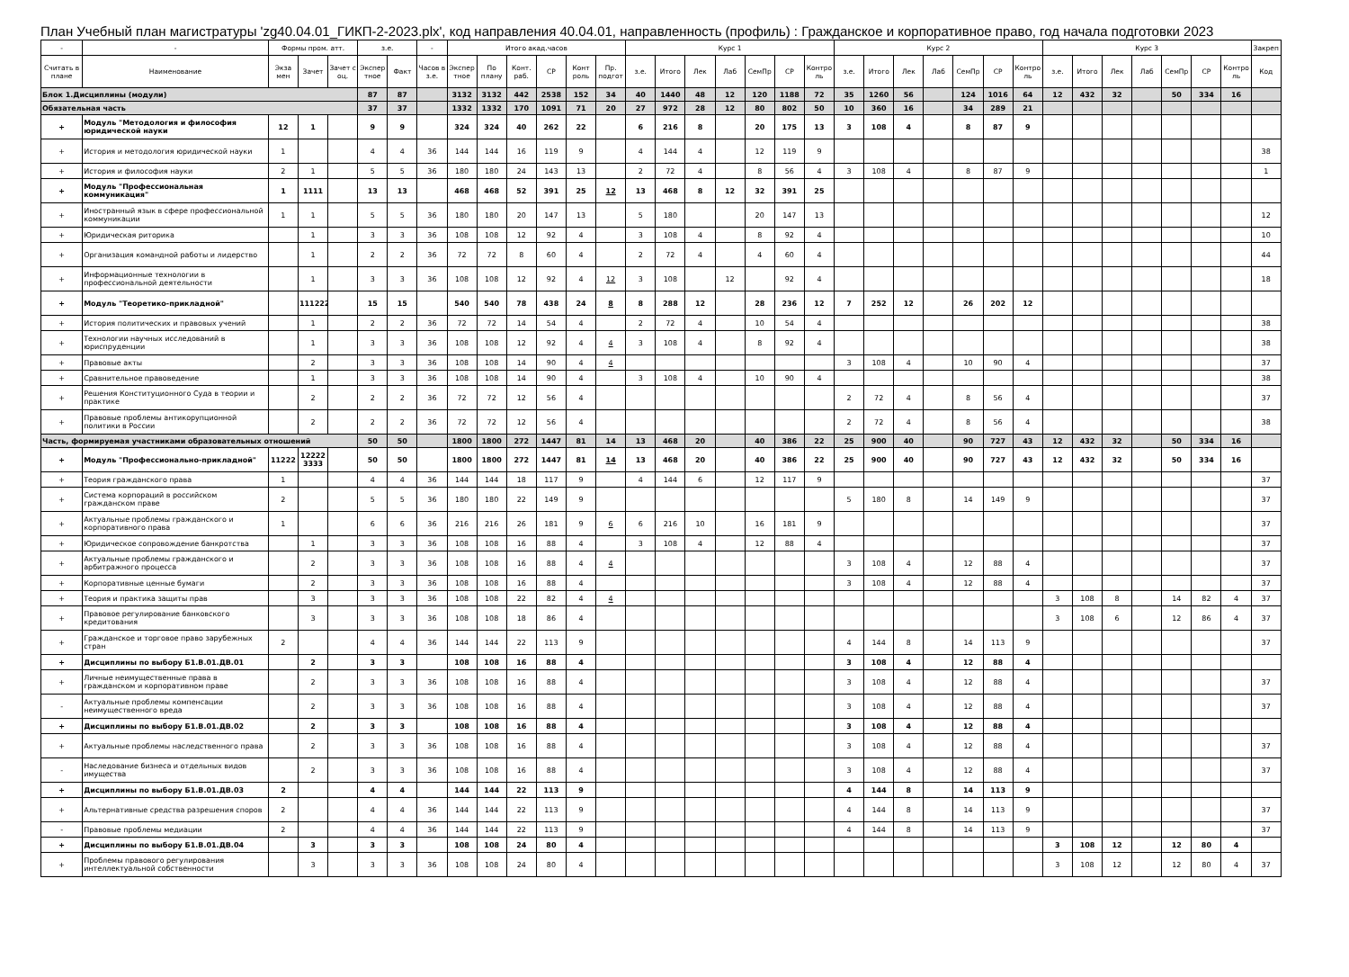План Учебный план магистратуры 'zg40.04.01_ГИКП-2-2023.plx', код направления 40.04.01, направленность (профиль) : Гражданское и корпоративное право, год начала подготовки 2023
| - | - | Формы пром. атт. | | | з.е. | | - | Итого акад.часов | | | | | | Курс 1 | | | | | | | Курс 2 | | | | | | | Курс 3 | | | | | | | Закреп |
| --- | --- | --- | --- | --- | --- | --- | --- | --- | --- | --- | --- | --- | --- | --- | --- | --- | --- | --- | --- | --- | --- | --- | --- | --- | --- | --- | --- | --- | --- | --- | --- | --- | --- | --- | --- |
| Считать в плане | Наименование | Экза мен | Зачет | Зачет с оц. | Экспер тное | Факт | Часов в з.е. | Экспер тное | По плану | Конт. раб. | СР | Конт роль | Пр. подгот | з.е. | Итого | Лек | Лаб | СемПр | СР | Контро ль | з.е. | Итого | Лек | Лаб | СемПр | СР | Контро ль | з.е. | Итого | Лек | Лаб | СемПр | СР | Контро ль | Код |
| Блок 1.Дисциплины (модули) | | | | | 87 | 87 | | 3132 | 3132 | 442 | 2538 | 152 | 34 | 40 | 1440 | 48 | 12 | 120 | 1188 | 72 | 35 | 1260 | 56 | | 124 | 1016 | 64 | 12 | 432 | 32 | | 50 | 334 | 16 | |
| Обязательная часть | | | | | 37 | 37 | | 1332 | 1332 | 170 | 1091 | 71 | 20 | 27 | 972 | 28 | 12 | 80 | 802 | 50 | 10 | 360 | 16 | | 34 | 289 | 21 | | | | | | | | |
| + | Модуль "Методология и философия юридической науки | 12 | 1 | | 9 | 9 | | 324 | 324 | 40 | 262 | 22 | | 6 | 216 | 8 | | 20 | 175 | 13 | 3 | 108 | 4 | | 8 | 87 | 9 | | | | | | | | |
| + | История и методология юридической науки | 1 | | | 4 | 4 | 36 | 144 | 144 | 16 | 119 | 9 | | 4 | 144 | 4 | | 12 | 119 | 9 | | | | | | | | | | | | | | | 38 |
| + | История и философия науки | 2 | 1 | | 5 | 5 | 36 | 180 | 180 | 24 | 143 | 13 | | 2 | 72 | 4 | | 8 | 56 | 4 | 3 | 108 | 4 | | 8 | 87 | 9 | | | | | | | | 1 |
| + | Модуль "Профессиональная коммуникация" | 1 | 1111 | | 13 | 13 | | 468 | 468 | 52 | 391 | 25 | 12 | 13 | 468 | 8 | 12 | 32 | 391 | 25 | | | | | | | | | | | | | | | |
| + | Иностранный язык в сфере профессиональной коммуникации | 1 | 1 | | 5 | 5 | 36 | 180 | 180 | 20 | 147 | 13 | | 5 | 180 | | | 20 | 147 | 13 | | | | | | | | | | | | | | | 12 |
| + | Юридическая риторика | | 1 | | 3 | 3 | 36 | 108 | 108 | 12 | 92 | 4 | | 3 | 108 | 4 | | 8 | 92 | 4 | | | | | | | | | | | | | | | 10 |
| + | Организация командной работы и лидерство | | 1 | | 2 | 2 | 36 | 72 | 72 | 8 | 60 | 4 | | 2 | 72 | 4 | | 4 | 60 | 4 | | | | | | | | | | | | | | | 44 |
| + | Информационные технологии в профессиональной деятельности | | 1 | | 3 | 3 | 36 | 108 | 108 | 12 | 92 | 4 | 12 | 3 | 108 | | 12 | | 92 | 4 | | | | | | | | | | | | | | | 18 |
| + | Модуль "Теоретико-прикладной" | | 111222 | | 15 | 15 | | 540 | 540 | 78 | 438 | 24 | 8 | 8 | 288 | 12 | | 28 | 236 | 12 | 7 | 252 | 12 | | 26 | 202 | 12 | | | | | | | | |
| + | История политических и правовых учений | | 1 | | 2 | 2 | 36 | 72 | 72 | 14 | 54 | 4 | | 2 | 72 | 4 | | 10 | 54 | 4 | | | | | | | | | | | | | | | 38 |
| + | Технологии научных исследований в юриспруденции | | 1 | | 3 | 3 | 36 | 108 | 108 | 12 | 92 | 4 | 4 | 3 | 108 | 4 | | 8 | 92 | 4 | | | | | | | | | | | | | | | 38 |
| + | Правовые акты | | 2 | | 3 | 3 | 36 | 108 | 108 | 14 | 90 | 4 | 4 | | | | | | | | 3 | 108 | 4 | | 10 | 90 | 4 | | | | | | | | 37 |
| + | Сравнительное правоведение | | 1 | | 3 | 3 | 36 | 108 | 108 | 14 | 90 | 4 | | 3 | 108 | 4 | | 10 | 90 | 4 | | | | | | | | | | | | | | | 38 |
| + | Решения Конституционного Суда в теории и практике | | 2 | | 2 | 2 | 36 | 72 | 72 | 12 | 56 | 4 | | | | | | | | | 2 | 72 | 4 | | 8 | 56 | 4 | | | | | | | | 37 |
| + | Правовые проблемы антикорупционной политики в России | | 2 | | 2 | 2 | 36 | 72 | 72 | 12 | 56 | 4 | | | | | | | | | 2 | 72 | 4 | | 8 | 56 | 4 | | | | | | | | 38 |
| Часть, формируемая участниками образовательных отношений | | | | | 50 | 50 | | 1800 | 1800 | 272 | 1447 | 81 | 14 | 13 | 468 | 20 | | 40 | 386 | 22 | 25 | 900 | 40 | | 90 | 727 | 43 | 12 | 432 | 32 | | 50 | 334 | 16 | |
| + | Модуль "Профессионально-прикладной" | 11222 | 12222 3333 | | 50 | 50 | | 1800 | 1800 | 272 | 1447 | 81 | 14 | 13 | 468 | 20 | | 40 | 386 | 22 | 25 | 900 | 40 | | 90 | 727 | 43 | 12 | 432 | 32 | | 50 | 334 | 16 | |
| + | Теория гражданского права | 1 | | | 4 | 4 | 36 | 144 | 144 | 18 | 117 | 9 | | 4 | 144 | 6 | | 12 | 117 | 9 | | | | | | | | | | | | | | | 37 |
| + | Система корпораций в российском гражданском праве | 2 | | | 5 | 5 | 36 | 180 | 180 | 22 | 149 | 9 | | | | | | | | | 5 | 180 | 8 | | 14 | 149 | 9 | | | | | | | | 37 |
| + | Актуальные проблемы гражданского и корпоративного права | 1 | | | 6 | 6 | 36 | 216 | 216 | 26 | 181 | 9 | 6 | 6 | 216 | 10 | | 16 | 181 | 9 | | | | | | | | | | | | | | | 37 |
| + | Юридическое сопровождение банкротства | | 1 | | 3 | 3 | 36 | 108 | 108 | 16 | 88 | 4 | | 3 | 108 | 4 | | 12 | 88 | 4 | | | | | | | | | | | | | | | 37 |
| + | Актуальные проблемы гражданского и арбитражного процесса | | 2 | | 3 | 3 | 36 | 108 | 108 | 16 | 88 | 4 | 4 | | | | | | | | 3 | 108 | 4 | | 12 | 88 | 4 | | | | | | | | 37 |
| + | Корпоративные ценные бумаги | | 2 | | 3 | 3 | 36 | 108 | 108 | 16 | 88 | 4 | | | | | | | | | 3 | 108 | 4 | | 12 | 88 | 4 | | | | | | | | 37 |
| + | Теория и практика защиты прав | | 3 | | 3 | 3 | 36 | 108 | 108 | 22 | 82 | 4 | 4 | | | | | | | | | | | | | | | 3 | 108 | 8 | | 14 | 82 | 4 | 37 |
| + | Правовое регулирование банковского кредитования | | 3 | | 3 | 3 | 36 | 108 | 108 | 18 | 86 | 4 | | | | | | | | | | | | | | | | 3 | 108 | 6 | | 12 | 86 | 4 | 37 |
| + | Гражданское и торговое право зарубежных стран | 2 | | | 4 | 4 | 36 | 144 | 144 | 22 | 113 | 9 | | | | | | | | | 4 | 144 | 8 | | 14 | 113 | 9 | | | | | | | | 37 |
| + | Дисциплины по выбору Б1.В.01.ДВ.01 | | 2 | | 3 | 3 | | 108 | 108 | 16 | 88 | 4 | | | | | | | | | 3 | 108 | 4 | | 12 | 88 | 4 | | | | | | | | |
| + | Личные неимущественные права в гражданском и корпоративном праве | | 2 | | 3 | 3 | 36 | 108 | 108 | 16 | 88 | 4 | | | | | | | | | 3 | 108 | 4 | | 12 | 88 | 4 | | | | | | | | 37 |
| - | Актуальные проблемы компенсации неимущественного вреда | | 2 | | 3 | 3 | 36 | 108 | 108 | 16 | 88 | 4 | | | | | | | | | 3 | 108 | 4 | | 12 | 88 | 4 | | | | | | | | 37 |
| + | Дисциплины по выбору Б1.В.01.ДВ.02 | | 2 | | 3 | 3 | | 108 | 108 | 16 | 88 | 4 | | | | | | | | | 3 | 108 | 4 | | 12 | 88 | 4 | | | | | | | | |
| + | Актуальные проблемы наследственного права | | 2 | | 3 | 3 | 36 | 108 | 108 | 16 | 88 | 4 | | | | | | | | | 3 | 108 | 4 | | 12 | 88 | 4 | | | | | | | | 37 |
| - | Наследование бизнеса и отдельных видов имущества | | 2 | | 3 | 3 | 36 | 108 | 108 | 16 | 88 | 4 | | | | | | | | | 3 | 108 | 4 | | 12 | 88 | 4 | | | | | | | | 37 |
| + | Дисциплины по выбору Б1.В.01.ДВ.03 | 2 | | | 4 | 4 | | 144 | 144 | 22 | 113 | 9 | | | | | | | | | 4 | 144 | 8 | | 14 | 113 | 9 | | | | | | | | |
| + | Альтернативные средства разрешения споров | 2 | | | 4 | 4 | 36 | 144 | 144 | 22 | 113 | 9 | | | | | | | | | 4 | 144 | 8 | | 14 | 113 | 9 | | | | | | | | 37 |
| - | Правовые проблемы медиации | 2 | | | 4 | 4 | 36 | 144 | 144 | 22 | 113 | 9 | | | | | | | | | 4 | 144 | 8 | | 14 | 113 | 9 | | | | | | | | 37 |
| + | Дисциплины по выбору Б1.В.01.ДВ.04 | | 3 | | 3 | 3 | | 108 | 108 | 24 | 80 | 4 | | | | | | | | | | | | | | | | 3 | 108 | 12 | | 12 | 80 | 4 | |
| + | Проблемы правового регулирования интеллектуальной собственности | | 3 | | 3 | 3 | 36 | 108 | 108 | 24 | 80 | 4 | | | | | | | | | | | | | | | | 3 | 108 | 12 | | 12 | 80 | 4 | 37 |